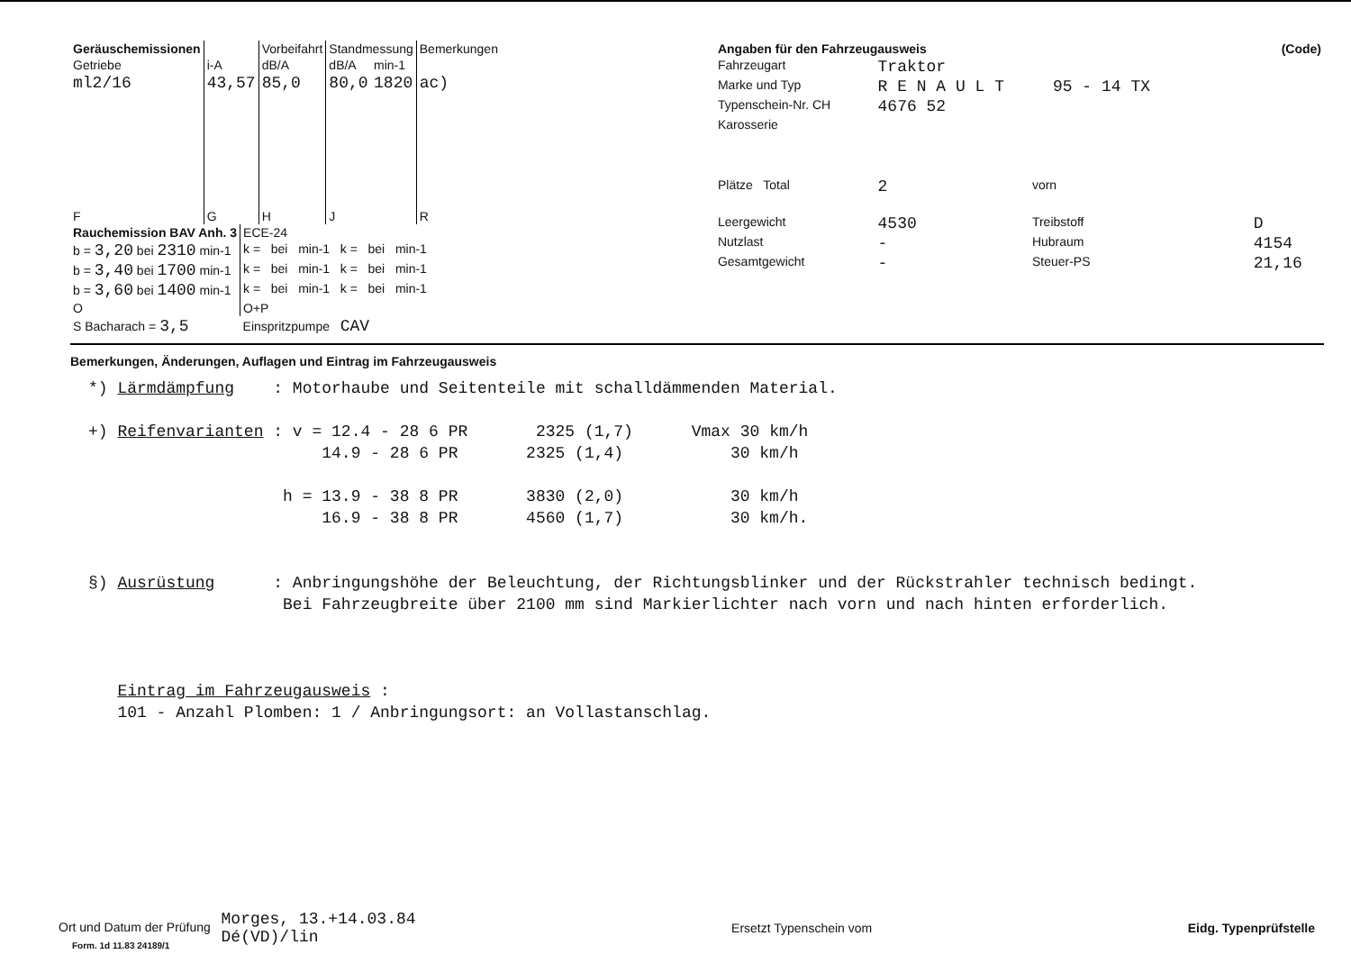| Geräuschemissionen | | Vorbeifahrt | Standmessung | | Bemerkungen |
| Getriebe | i-A | dB/A | dB/A | min-1 | |
| ml2/16 | 43,57 | 85,0 | 80,0 | 1820 | ac) |
| F | G | H | J | | R |
| Rauchemission BAV Anh. 3 | ECE-24 |
| b = 3,20 bei 2310 min-1 | k = bei min-1 k = bei min-1 |
| b = 3,40 bei 1700 min-1 | k = bei min-1 k = bei min-1 |
| b = 3,60 bei 1400 min-1 | k = bei min-1 k = bei min-1 |
| O | O+P |
| S Bacharach = 3,5 | Einspritzpumpe CAV |
| Angaben für den Fahrzeugausweis | | | (Code) |
| --- | --- | --- | --- |
| Fahrzeugart | Traktor | | |
| Marke und Typ | R E N A U L T 95 - 14 TX | | |
| Typenschein-Nr. CH | 4676 52 | | |
| Karosserie | | | |
| Plätze Total | 2 | vorn | |
| Leergewicht | 4530 | Treibstoff | D |
| Nutzlast | - | Hubraum | 4154 |
| Gesamtgewicht | - | Steuer-PS | 21,16 |
Bemerkungen, Änderungen, Auflagen und Eintrag im Fahrzeugausweis
*) Lärmdämpfung    : Motorhaube und Seitenteile mit schalldämmenden Material.

+) Reifenvarianten : v = 12.4 - 28 6 PR       2325 (1,7)      Vmax 30 km/h
                        14.9 - 28 6 PR       2325 (1,4)           30 km/h

                    h = 13.9 - 38 8 PR       3830 (2,0)           30 km/h
                        16.9 - 38 8 PR       4560 (1,7)           30 km/h.


§) Ausrüstung      : Anbringungshöhe der Beleuchtung, der Richtungsblinker und der Rückstrahler technisch bedingt.
                    Bei Fahrzeugbreite über 2100 mm sind Markierlichter nach vorn und nach hinten erforderlich.



   Eintrag im Fahrzeugausweis :
   101 - Anzahl Plomben: 1 / Anbringungsort: an Vollastanschlag.
Ort und Datum der Prüfung Morges, 13.+14.03.84
Dé(VD)/lin
Ersetzt Typenschein vom Eidg. Typenprüfstelle
Form. 1d 11.83 24189/1